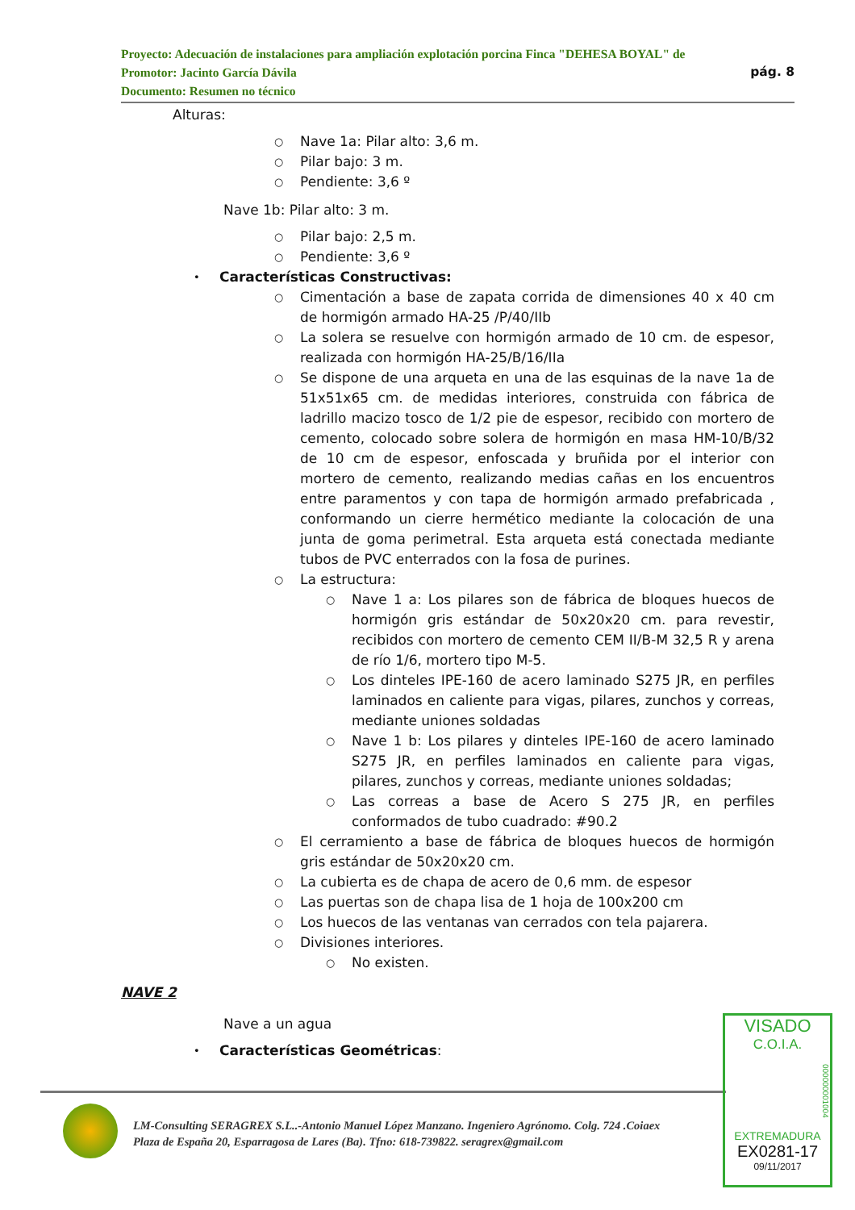Proyecto: Adecuación de instalaciones para ampliación explotación porcina Finca "DEHESA BOYAL" de
Promotor: Jacinto García Dávila pág. 8
Documento: Resumen no técnico
Alturas:
○ Nave 1a: Pilar alto: 3,6 m.
○ Pilar bajo: 3 m.
○ Pendiente: 3,6 º
Nave 1b: Pilar alto: 3 m.
○ Pilar bajo: 2,5 m.
○ Pendiente: 3,6 º
• Características Constructivas:
○ Cimentación a base de zapata corrida de dimensiones 40 x 40 cm de hormigón armado HA-25 /P/40/IIb
○ La solera se resuelve con hormigón armado de 10 cm. de espesor, realizada con hormigón HA-25/B/16/IIa
○ Se dispone de una arqueta en una de las esquinas de la nave 1a de 51x51x65 cm. de medidas interiores, construida con fábrica de ladrillo macizo tosco de 1/2 pie de espesor, recibido con mortero de cemento, colocado sobre solera de hormigón en masa HM-10/B/32 de 10 cm de espesor, enfoscada y bruñida por el interior con mortero de cemento, realizando medias cañas en los encuentros entre paramentos y con tapa de hormigón armado prefabricada , conformando un cierre hermético mediante la colocación de una junta de goma perimetral. Esta arqueta está conectada mediante tubos de PVC enterrados con la fosa de purines.
○ La estructura:
○ Nave 1 a: Los pilares son de fábrica de bloques huecos de hormigón gris estándar de 50x20x20 cm. para revestir, recibidos con mortero de cemento CEM II/B-M 32,5 R y arena de río 1/6, mortero tipo M-5.
○ Los dinteles IPE-160 de acero laminado S275 JR, en perfiles laminados en caliente para vigas, pilares, zunchos y correas, mediante uniones soldadas
○ Nave 1 b: Los pilares y dinteles IPE-160 de acero laminado S275 JR, en perfiles laminados en caliente para vigas, pilares, zunchos y correas, mediante uniones soldadas;
○ Las correas a base de Acero S 275 JR, en perfiles conformados de tubo cuadrado: #90.2
○ El cerramiento a base de fábrica de bloques huecos de hormigón gris estándar de 50x20x20 cm.
○ La cubierta es de chapa de acero de 0,6 mm. de espesor
○ Las puertas son de chapa lisa de 1 hoja de 100x200 cm
○ Los huecos de las ventanas van cerrados con tela pajarera.
○ Divisiones interiores.
○ No existen.
NAVE 2
Nave a un agua
• Características Geométricas:
LM-Consulting SERAGREX S.L..-Antonio Manuel López Manzano. Ingeniero Agrónomo. Colg. 724 .Coiaex
Plaza de España 20, Esparragosa de Lares (Ba). Tfno: 618-739822. seragrex@gmail.com
VISADO
C.O.I.A.
000000001004
EXTREMADURA
EX0281-17
09/11/2017